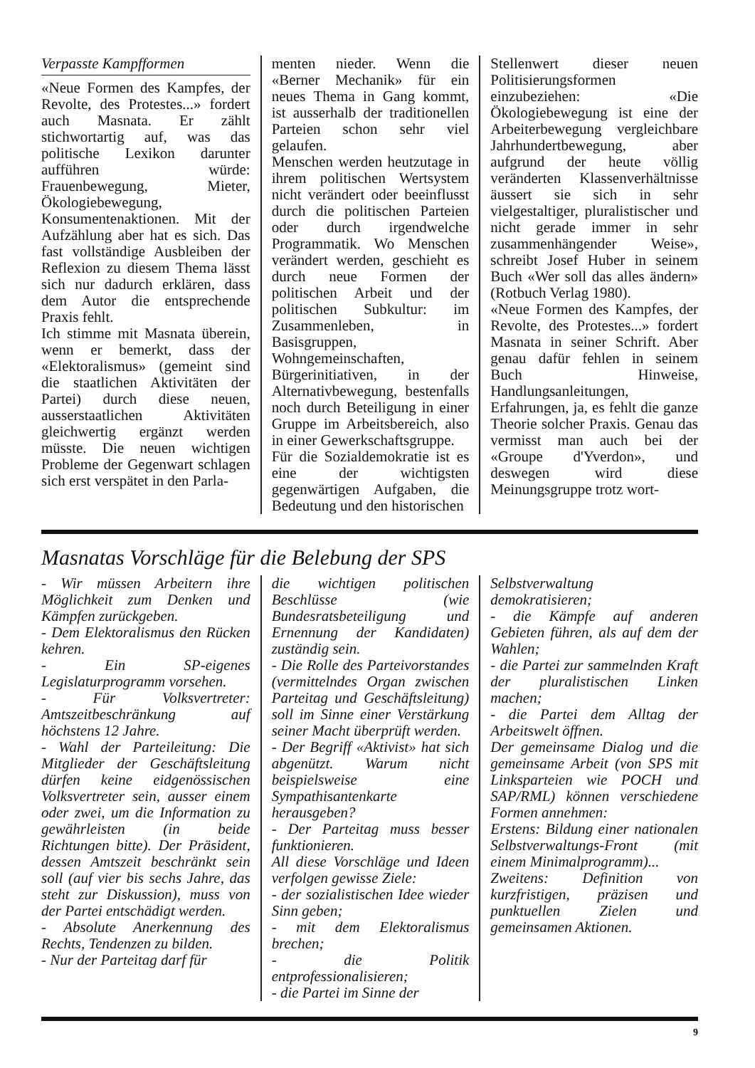Verpasste Kampfformen
«Neue Formen des Kampfes, der Revolte, des Protestes...» fordert auch Masnata. Er zählt stichwortartig auf, was das politische Lexikon darunter aufführen würde: Frauenbewegung, Mieter, Ökologiebewegung, Konsumentenaktionen. Mit der Aufzählung aber hat es sich. Das fast vollständige Ausbleiben der Reflexion zu diesem Thema lässt sich nur dadurch erklären, dass dem Autor die entsprechende Praxis fehlt.
Ich stimme mit Masnata überein, wenn er bemerkt, dass der «Elektoralismus» (gemeint sind die staatlichen Aktivitäten der Partei) durch diese neuen, ausserstaatlichen Aktivitäten gleichwertig ergänzt werden müsste. Die neuen wichtigen Probleme der Gegenwart schlagen sich erst verspätet in den Parla-
menten nieder. Wenn die «Berner Mechanik» für ein neues Thema in Gang kommt, ist ausserhalb der traditionellen Parteien schon sehr viel gelaufen.
Menschen werden heutzutage in ihrem politischen Wertsystem nicht verändert oder beeinflusst durch die politischen Parteien oder durch irgendwelche Programmatik. Wo Menschen verändert werden, geschieht es durch neue Formen der politischen Arbeit und der politischen Subkultur: im Zusammenleben, in Basisgruppen, Wohngemeinschaften, Bürgerinitiativen, in der Alternativbewegung, bestenfalls noch durch Beteiligung in einer Gruppe im Arbeitsbereich, also in einer Gewerkschaftsgruppe.
Für die Sozialdemokratie ist es eine der wichtigsten gegenwärtigen Aufgaben, die Bedeutung und den historischen
Stellenwert dieser neuen Politisierungsformen einzubeziehen: «Die Ökologiebewegung ist eine der Arbeiterbewegung vergleichbare Jahrhundertbewegung, aber aufgrund der heute völlig veränderten Klassenverhältnisse äussert sie sich in sehr vielgestaltiger, pluralistischer und nicht gerade immer in sehr zusammenhängender Weise», schreibt Josef Huber in seinem Buch «Wer soll das alles ändern» (Rotbuch Verlag 1980).
«Neue Formen des Kampfes, der Revolte, des Protestes...» fordert Masnata in seiner Schrift. Aber genau dafür fehlen in seinem Buch Hinweise, Handlungsanleitungen, Erfahrungen, ja, es fehlt die ganze Theorie solcher Praxis. Genau das vermisst man auch bei der «Groupe d'Yverdon», und deswegen wird diese Meinungsgruppe trotz wort-
Masnatas Vorschläge für die Belebung der SPS
- Wir müssen Arbeitern ihre Möglichkeit zum Denken und Kämpfen zurückgeben.
- Dem Elektoralismus den Rücken kehren.
- Ein SP-eigenes Legislaturprogramm vorsehen.
- Für Volksvertreter: Amtszeitbeschränkung auf höchstens 12 Jahre.
- Wahl der Parteileitung: Die Mitglieder der Geschäftsleitung dürfen keine eidgenössischen Volksvertreter sein, ausser einem oder zwei, um die Information zu gewährleisten (in beide Richtungen bitte). Der Präsident, dessen Amtszeit beschränkt sein soll (auf vier bis sechs Jahre, das steht zur Diskussion), muss von der Partei entschädigt werden.
- Absolute Anerkennung des Rechts, Tendenzen zu bilden.
- Nur der Parteitag darf für
die wichtigen politischen Beschlüsse (wie Bundesratsbeteiligung und Ernennung der Kandidaten) zuständig sein.
- Die Rolle des Parteivorstandes (vermittelndes Organ zwischen Parteitag und Geschäftsleitung) soll im Sinne einer Verstärkung seiner Macht überprüft werden.
- Der Begriff «Aktivist» hat sich abgenützt. Warum nicht beispielsweise eine Sympathisantenkarte herausgeben?
- Der Parteitag muss besser funktionieren.
All diese Vorschläge und Ideen verfolgen gewisse Ziele:
- der sozialistischen Idee wieder Sinn geben;
- mit dem Elektoralismus brechen;
- die Politik entprofessionalisieren;
- die Partei im Sinne der
Selbstverwaltung demokratisieren;
- die Kämpfe auf anderen Gebieten führen, als auf dem der Wahlen;
- die Partei zur sammelnden Kraft der pluralistischen Linken machen;
- die Partei dem Alltag der Arbeitswelt öffnen.
Der gemeinsame Dialog und die gemeinsame Arbeit (von SPS mit Linksparteien wie POCH und SAP/RML) können verschiedene Formen annehmen:
Erstens: Bildung einer nationalen Selbstverwaltungs-Front (mit einem Minimalprogramm)...
Zweitens: Definition von kurzfristigen, präzisen und punktuellen Zielen und gemeinsamen Aktionen.
9